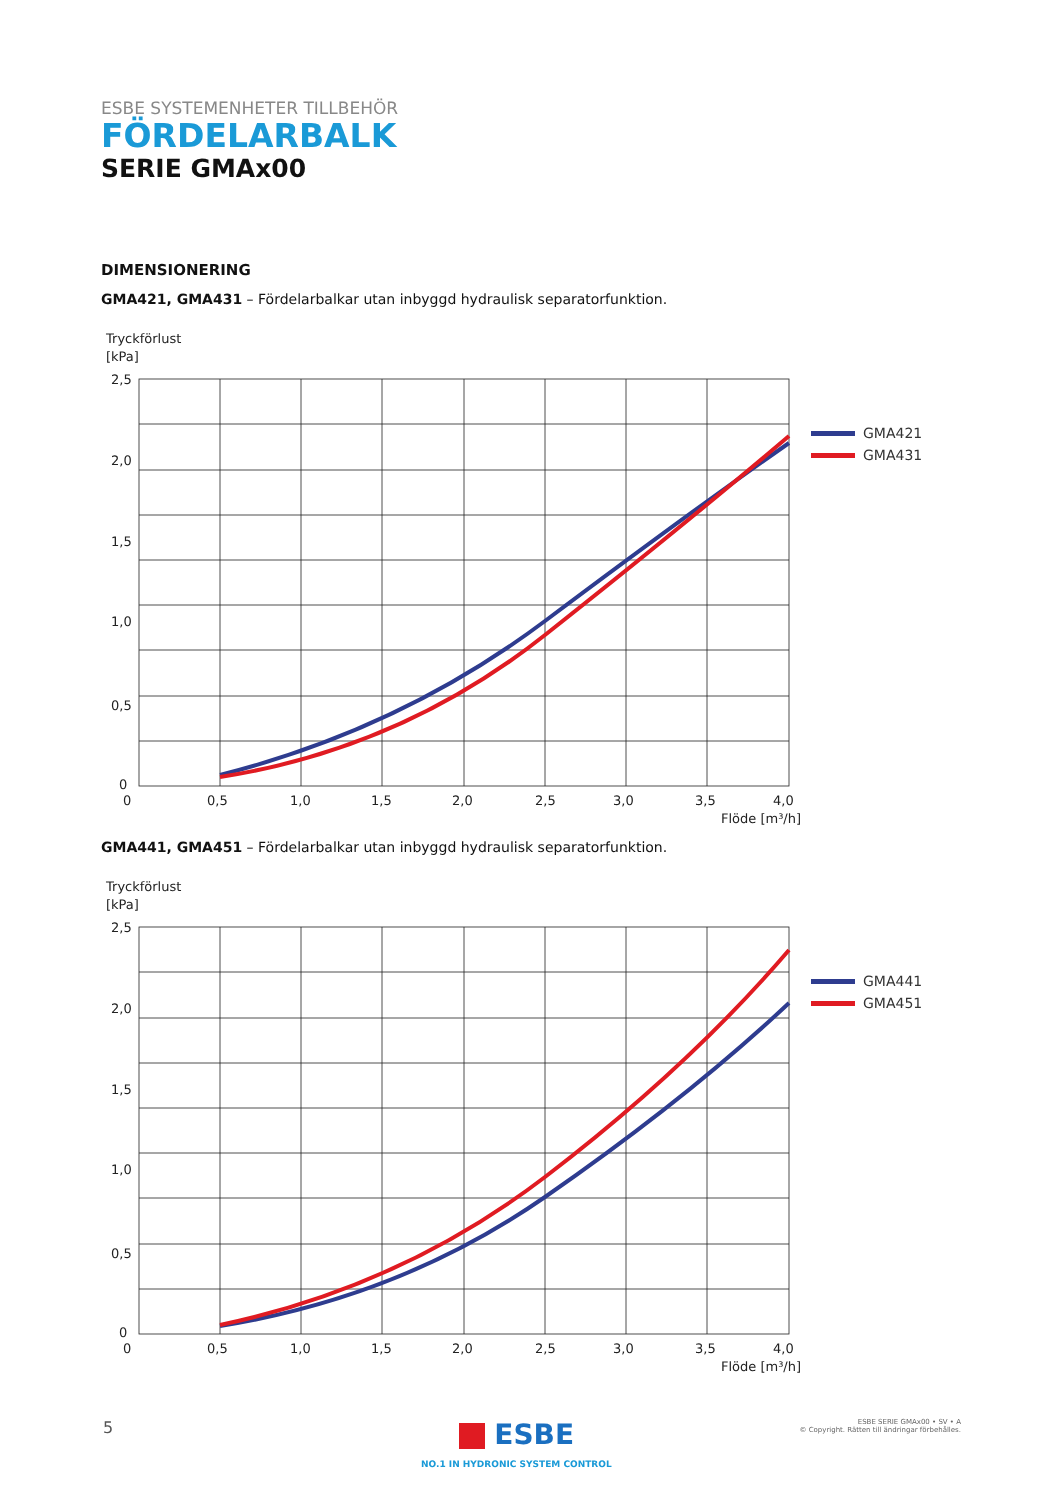ESBE SYSTEMENHETER TILLBEHÖR
FÖRDELARBALK
SERIE GMAx00
DIMENSIONERING
GMA421, GMA431 – Fördelarbalkar utan inbyggd hydraulisk separatorfunktion.
Tryckförlust
[kPa]
2,5
2,0
1,5
1,0
0,5
0
0
0,5
1,0
1,5
2,0
2,5
3,0
3,5
4,0
Flöde [m³/h]
GMA421
GMA431
GMA441, GMA451 – Fördelarbalkar utan inbyggd hydraulisk separatorfunktion.
Tryckförlust
[kPa]
2,5
2,0
1,5
1,0
0,5
0
0
0,5
1,0
1,5
2,0
2,5
3,0
3,5
4,0
Flöde [m³/h]
GMA441
GMA451
5
ESBE
NO.1 IN HYDRONIC SYSTEM CONTROL
ESBE SERIE GMAx00 • SV • A
© Copyright. Rätten till ändringar förbehålles.